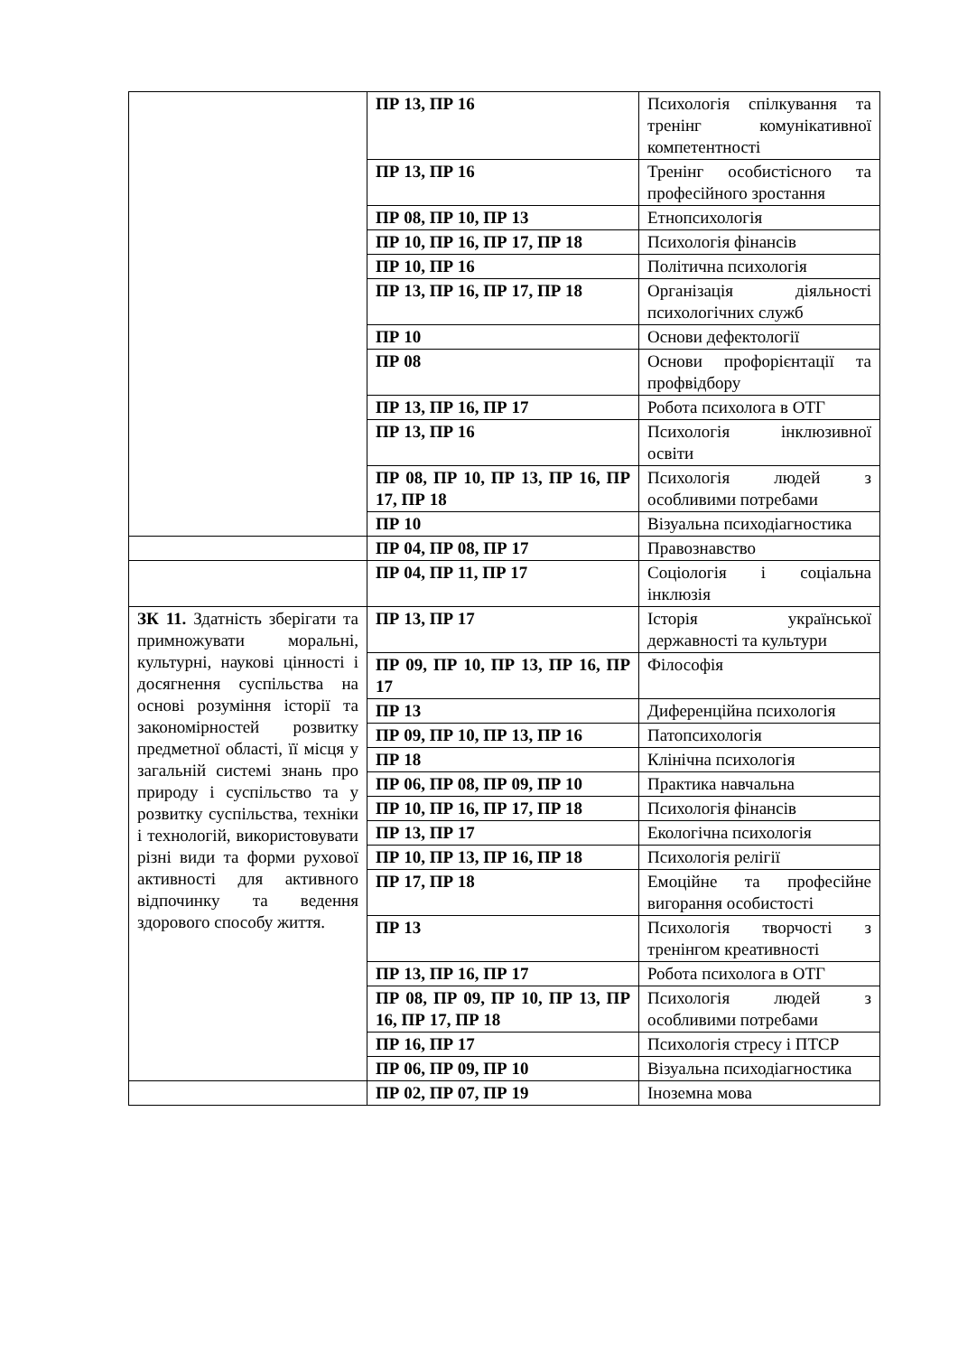| | ПР 13, ПР 16 | Психологія спілкування та тренінг комунікативної компетентності |
| | ПР 13, ПР 16 | Тренінг особистісного та професійного зростання |
| | ПР 08, ПР 10, ПР 13 | Етнопсихологія |
| | ПР 10, ПР 16, ПР 17, ПР 18 | Психологія фінансів |
| | ПР 10, ПР 16 | Політична психологія |
| | ПР 13, ПР 16, ПР 17, ПР 18 | Організація діяльності психологічних служб |
| | ПР 10 | Основи дефектології |
| | ПР 08 | Основи профорієнтації та профвідбору |
| | ПР 13, ПР 16, ПР 17 | Робота психолога в ОТГ |
| | ПР 13, ПР 16 | Психологія інклюзивної освіти |
| | ПР 08, ПР 10, ПР 13, ПР 16, ПР 17, ПР 18 | Психологія людей з особливими потребами |
| | ПР 10 | Візуальна психодіагностика |
| | ПР 04, ПР 08, ПР 17 | Правознавство |
| | ПР 04, ПР 11, ПР 17 | Соціологія і соціальна інклюзія |
| ЗК 11. Здатність зберігати та примножувати моральні, культурні, наукові цінності і досягнення суспільства на основі розуміння історії та закономірностей розвитку предметної області, її місця у загальній системі знань про природу і суспільство та у розвитку суспільства, техніки і технологій, використовувати різні види та форми рухової активності для активного відпочинку та ведення здорового способу життя. | ПР 13, ПР 17 | Історія української державності та культури |
| | ПР 09, ПР 10, ПР 13, ПР 16, ПР 17 | Філософія |
| | ПР 13 | Диференційна психологія |
| | ПР 09, ПР 10, ПР 13, ПР 16 | Патопсихологія |
| | ПР 18 | Клінічна психологія |
| | ПР 06, ПР 08, ПР 09, ПР 10 | Практика навчальна |
| | ПР 10, ПР 16, ПР 17, ПР 18 | Психологія фінансів |
| | ПР 13, ПР 17 | Екологічна психологія |
| | ПР 10, ПР 13, ПР 16, ПР 18 | Психологія релігії |
| | ПР 17, ПР 18 | Емоційне та професійне вигорання особистості |
| | ПР 13 | Психологія творчості з тренінгом креативності |
| | ПР 13, ПР 16, ПР 17 | Робота психолога в ОТГ |
| | ПР 08, ПР 09, ПР 10, ПР 13, ПР 16, ПР 17, ПР 18 | Психологія людей з особливими потребами |
| | ПР 16, ПР 17 | Психологія стресу і ПТСР |
| | ПР 06, ПР 09, ПР 10 | Візуальна психодіагностика |
| | ПР 02, ПР 07, ПР 19 | Іноземна мова |